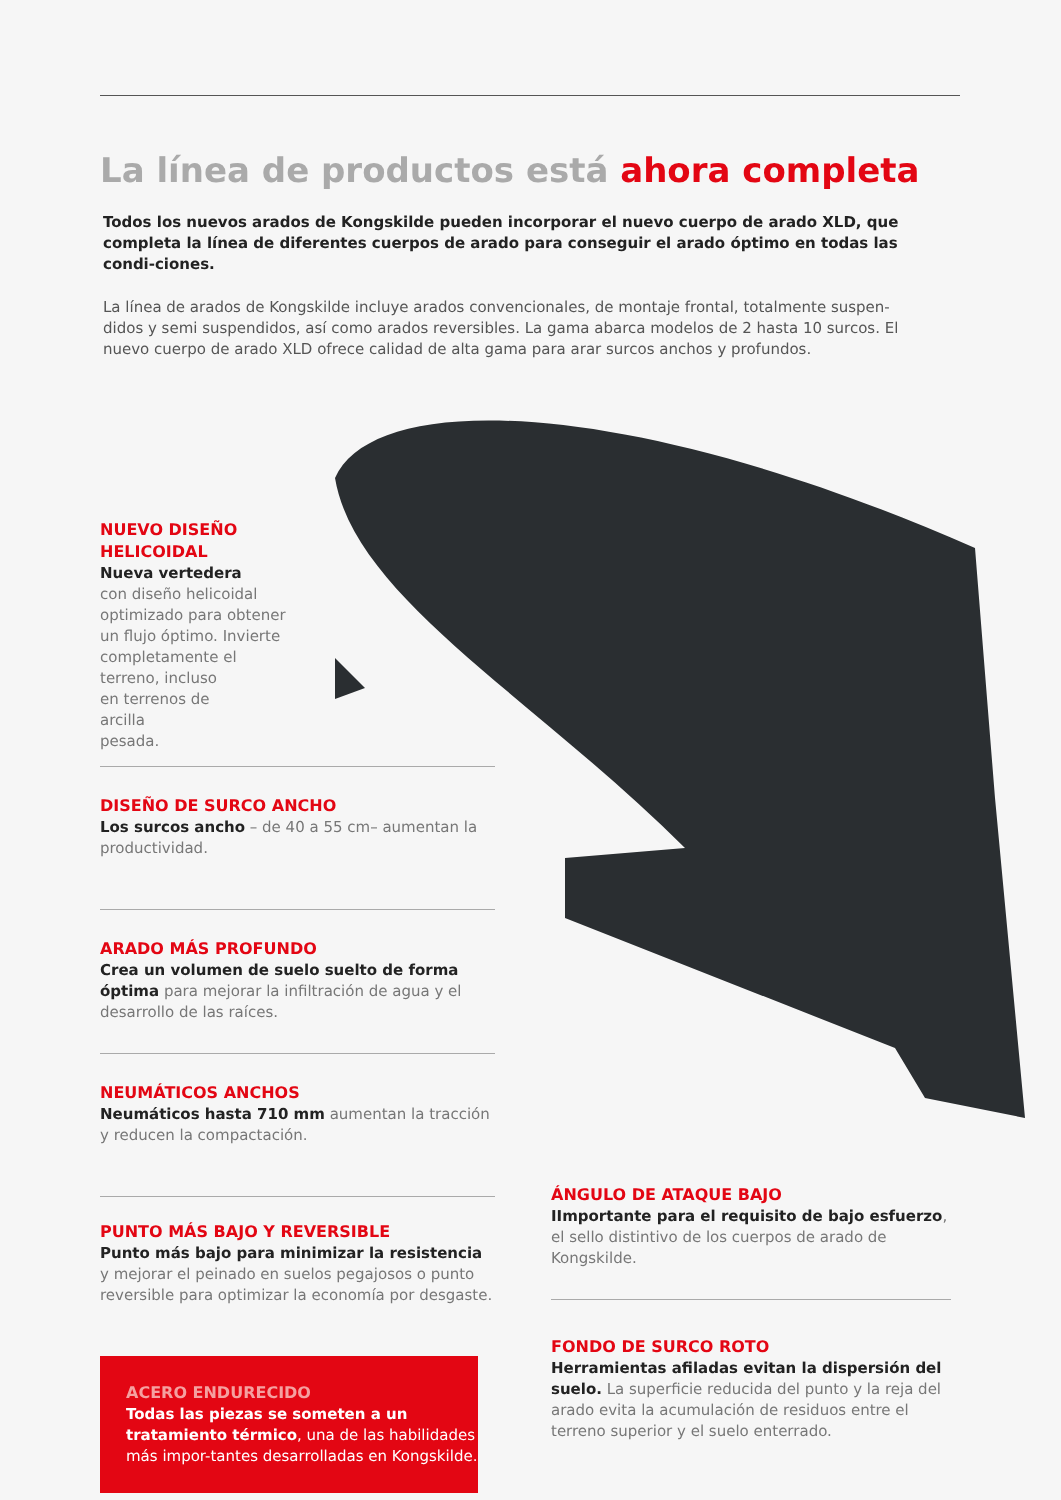La línea de productos está ahora completa
Todos los nuevos arados de Kongskilde pueden incorporar el nuevo cuerpo de arado XLD, que completa la línea de diferentes cuerpos de arado para conseguir el arado óptimo en todas las condi-ciones.
La línea de arados de Kongskilde incluye arados convencionales, de montaje frontal, totalmente suspen-didos y semi suspendidos, así como arados reversibles. La gama abarca modelos de 2 hasta 10 surcos. El nuevo cuerpo de arado XLD ofrece calidad de alta gama para arar surcos anchos y profundos.
NUEVO DISEÑO
HELICOIDAL
Nueva vertedera
con diseño helicoidal
optimizado para obtener
un flujo óptimo. Invierte
completamente el
terreno, incluso
en terrenos de
arcilla
pesada.
DISEÑO DE SURCO ANCHO
Los surcos ancho – de 40 a 55 cm– aumentan la productividad.
ARADO MÁS PROFUNDO
Crea un volumen de suelo suelto de forma óptima para mejorar la infiltración de agua y el desarrollo de las raíces.
NEUMÁTICOS ANCHOS
Neumáticos hasta 710 mm aumentan la tracción y reducen la compactación.
PUNTO MÁS BAJO Y REVERSIBLE
Punto más bajo para minimizar la resistencia y mejorar el peinado en suelos pegajosos o punto reversible para optimizar la economía por desgaste.
ACERO ENDURECIDO
Todas las piezas se someten a un tratamiento térmico, una de las habilidades más impor-tantes desarrolladas en Kongskilde.
ÁNGULO DE ATAQUE BAJO
IImportante para el requisito de bajo esfuerzo, el sello distintivo de los cuerpos de arado de Kongskilde.
FONDO DE SURCO ROTO
Herramientas afiladas evitan la dispersión del suelo. La superficie reducida del punto y la reja del arado evita la acumulación de residuos entre el terreno superior y el suelo enterrado.